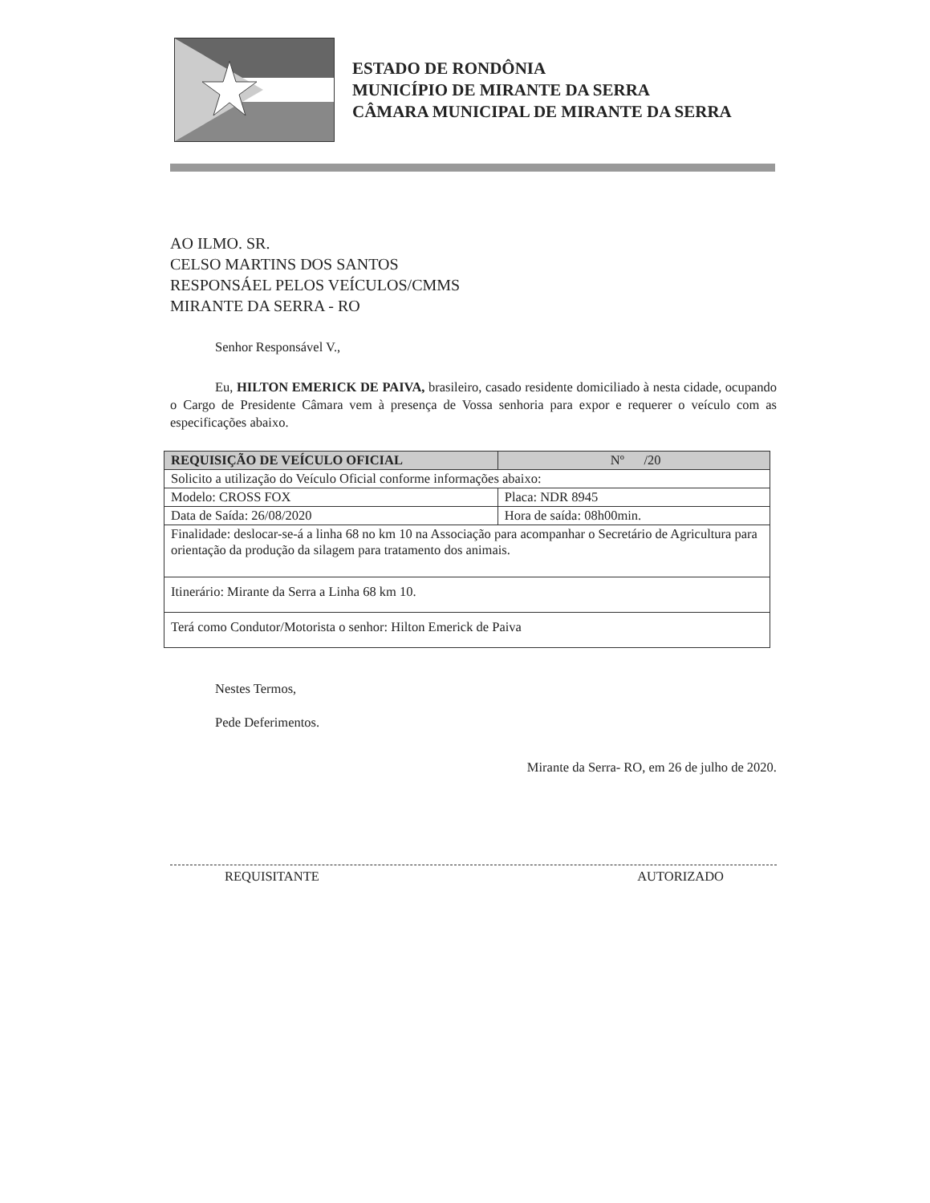ESTADO DE RONDÔNIA
MUNICÍPIO DE MIRANTE DA SERRA
CÂMARA MUNICIPAL DE MIRANTE DA SERRA
AO ILMO. SR.
CELSO MARTINS DOS SANTOS
RESPONSÁEL PELOS VEÍCULOS/CMMS
MIRANTE DA SERRA - RO
Senhor Responsável V.,
Eu, HILTON EMERICK DE PAIVA, brasileiro, casado residente domiciliado à nesta cidade, ocupando o Cargo de Presidente Câmara vem à presença de Vossa senhoria para expor e requerer o veículo com as especificações abaixo.
| REQUISIÇÃO DE VEÍCULO OFICIAL | Nº /20 |
| --- | --- |
| Solicito a utilização do Veículo Oficial conforme informações abaixo: | |
| Modelo: CROSS FOX | Placa: NDR 8945 |
| Data de Saída: 26/08/2020 | Hora de saída: 08h00min. |
| Finalidade: deslocar-se-á a linha 68 no km 10 na Associação para acompanhar o Secretário de Agricultura para orientação da produção da silagem para tratamento dos animais. | |
| Itinerário: Mirante da Serra a Linha 68 km 10. | |
| Terá como Condutor/Motorista o senhor: Hilton Emerick de Paiva | |
Nestes Termos,
Pede Deferimentos.
Mirante da Serra- RO, em 26 de julho de 2020.
REQUISITANTE AUTORIZADO